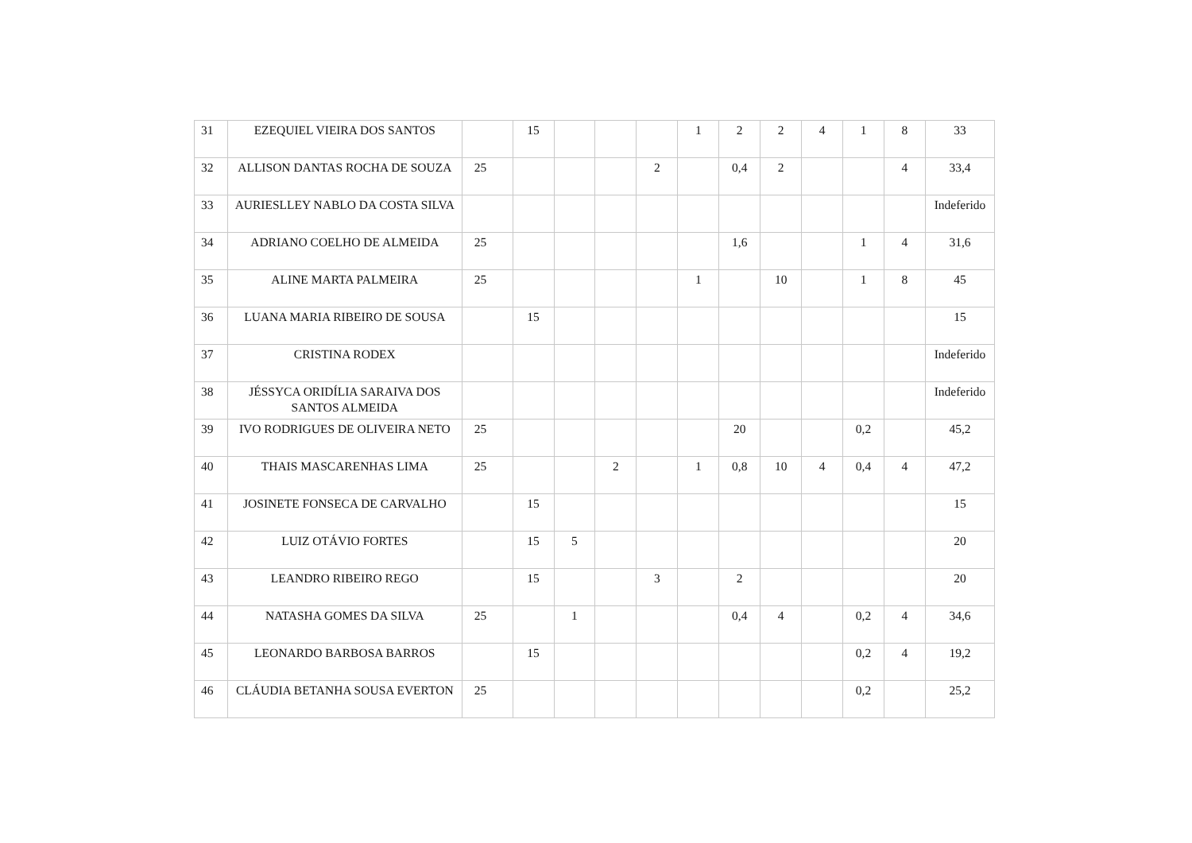| 31 | EZEQUIEL VIEIRA DOS SANTOS | | 15 | | | | 1 | 2 | 2 | 4 | 1 | 8 | 33 |
| 32 | ALLISON DANTAS ROCHA DE SOUZA | 25 | | | | 2 | | 0,4 | 2 | | | 4 | 33,4 |
| 33 | AURIESLLEY NABLO DA COSTA SILVA | | | | | | | | | | | | Indeferido |
| 34 | ADRIANO COELHO DE ALMEIDA | 25 | | | | | | 1,6 | | | 1 | 4 | 31,6 |
| 35 | ALINE MARTA PALMEIRA | 25 | | | | | 1 | | 10 | | 1 | 8 | 45 |
| 36 | LUANA MARIA RIBEIRO DE SOUSA | | 15 | | | | | | | | | | 15 |
| 37 | CRISTINA RODEX | | | | | | | | | | | | Indeferido |
| 38 | JÉSSYCA ORIDÍLIA SARAIVA DOS SANTOS ALMEIDA | | | | | | | | | | | | Indeferido |
| 39 | IVO RODRIGUES DE OLIVEIRA NETO | 25 | | | | | | 20 | | | 0,2 | | 45,2 |
| 40 | THAIS MASCARENHAS LIMA | 25 | | | 2 | | 1 | 0,8 | 10 | 4 | 0,4 | 4 | 47,2 |
| 41 | JOSINETE FONSECA DE CARVALHO | | 15 | | | | | | | | | | 15 |
| 42 | LUIZ OTÁVIO FORTES | | 15 | 5 | | | | | | | | | 20 |
| 43 | LEANDRO RIBEIRO REGO | | 15 | | | 3 | | 2 | | | | | 20 |
| 44 | NATASHA GOMES DA SILVA | 25 | | 1 | | | | 0,4 | 4 | | 0,2 | 4 | 34,6 |
| 45 | LEONARDO BARBOSA BARROS | | 15 | | | | | | | | 0,2 | 4 | 19,2 |
| 46 | CLÁUDIA BETANHA SOUSA EVERTON | 25 | | | | | | | | | 0,2 | | 25,2 |